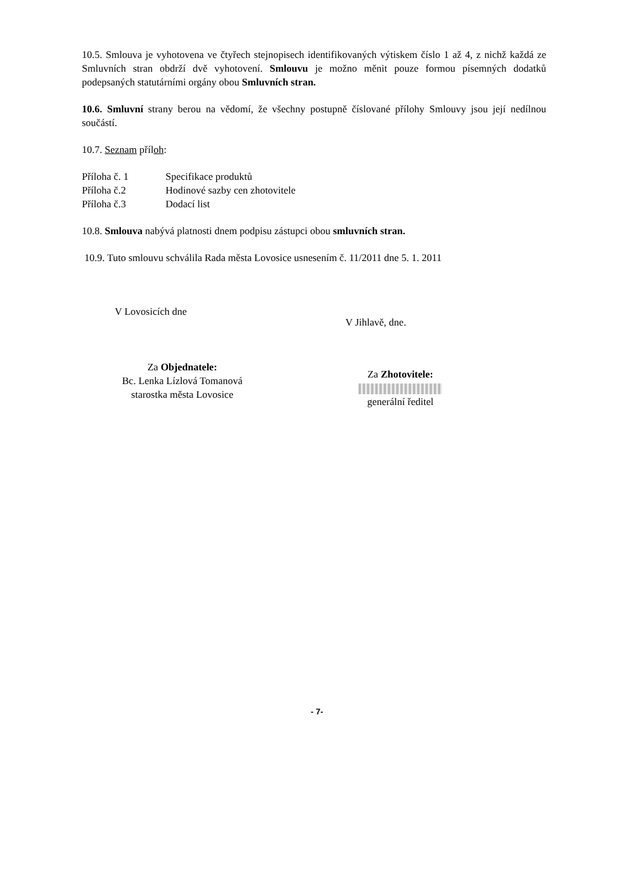10.5. Smlouva je vyhotovena ve čtyřech stejnopisech identifikovaných výtiskem číslo 1 až 4, z nichž každá ze Smluvních stran obdrží dvě vyhotovení. Smlouvu je možno měnit pouze formou písemných dodatků podepsaných statutárními orgány obou Smluvních stran.
10.6. Smluvní strany berou na vědomí, že všechny postupně číslované přílohy Smlouvy jsou její nedílnou součástí.
10.7. Seznam příloh:
Příloha č. 1 Specifikace produktů
Příloha č.2 Hodinové sazby cen zhotovitele
Příloha č.3 Dodací list
10.8. Smlouva nabývá platnosti dnem podpisu zástupci obou smluvních stran.
10.9. Tuto smlouvu schválila Rada města Lovosice usnesením č. 11/2011 dne 5. 1. 2011
V Lovosicích dne
V Jihlavě, dne.
Za Objednatele:
Bc. Lenka Lízlová Tomanová
starostka města Lovosice
Za Zhotovitele:
generální ředitel
- 7-